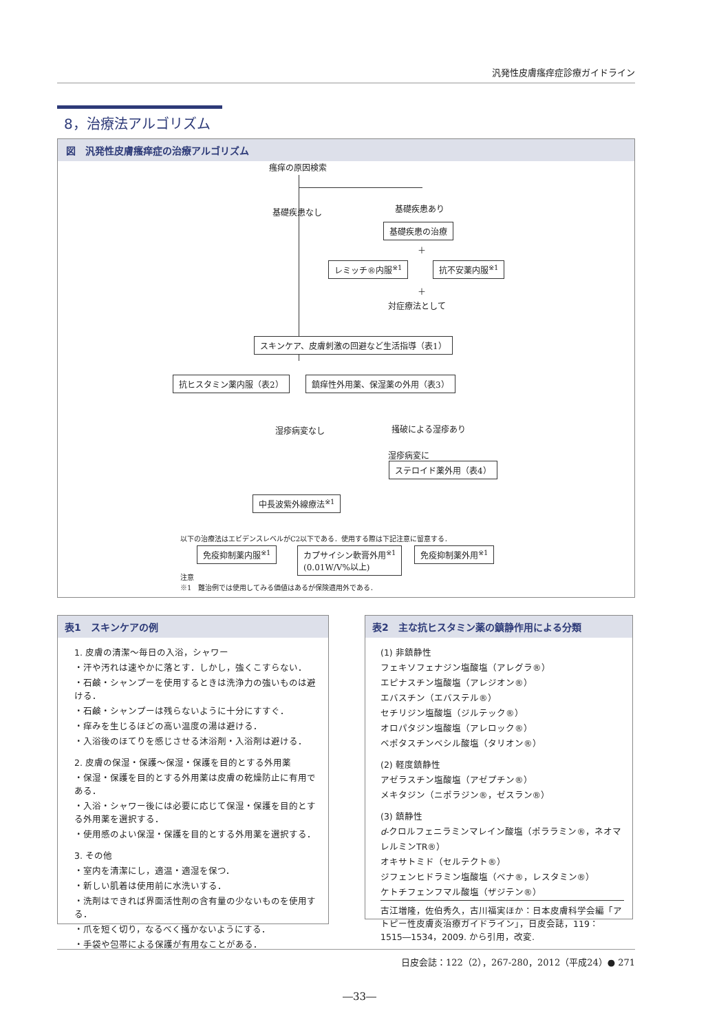汎発性皮膚瘙痒症診療ガイドライン
8，治療法アルゴリズム
図　汎発性皮膚瘙痒症の治療アルゴリズム
瘙痒の原因検索
基礎疾患なし 基礎疾患あり
基礎疾患の治療
＋
レミッチ®内服<sup>※1</sup> 抗不安薬内服<sup>※1</sup>
＋
対症療法として
スキンケア、皮膚刺激の回避など生活指導（表1）
抗ヒスタミン薬内服（表2） 鎮痒性外用薬、保湿薬の外用（表3）
湿疹病変なし 掻破による湿疹あり
湿疹病変に
ステロイド薬外用（表4）
中長波紫外線療法<sup>※1</sup>
以下の治療法はエビデンスレベルがC2以下である．使用する際は下記注意に留意する．
免疫抑制薬内服<sup>※1</sup>
カプサイシン軟膏外用<sup>※1</sup>
(0.01W/V%以上)
免疫抑制薬外用<sup>※1</sup>
注意
※1　難治例では使用してみる価値はあるが保険適用外である．
表1　スキンケアの例
1. 皮膚の清潔～毎日の入浴，シャワー
・汗や汚れは速やかに落とす．しかし，強くこすらない．
・石鹸・シャンプーを使用するときは洗浄力の強いものは避ける．
・石鹸・シャンプーは残らないように十分にすすぐ．
・痒みを生じるほどの高い温度の湯は避ける．
・入浴後のほてりを感じさせる沐浴剤・入浴剤は避ける．
2. 皮膚の保湿・保護～保湿・保護を目的とする外用薬
・保湿・保護を目的とする外用薬は皮膚の乾燥防止に有用である．
・入浴・シャワー後には必要に応じて保湿・保護を目的とする外用薬を選択する．
・使用感のよい保湿・保護を目的とする外用薬を選択する．
3. その他
・室内を清潔にし，適温・適湿を保つ．
・新しい肌着は使用前に水洗いする．
・洗剤はできれば界面活性剤の含有量の少ないものを使用する．
・爪を短く切り，なるべく掻かないようにする．
・手袋や包帯による保護が有用なことがある．
表2　主な抗ヒスタミン薬の鎮静作用による分類
(1) 非鎮静性
フェキソフェナジン塩酸塩（アレグラ®）
エピナスチン塩酸塩（アレジオン®）
エバスチン（エバステル®）
セチリジン塩酸塩（ジルテック®）
オロパタジン塩酸塩（アレロック®）
ベポタスチンベシル酸塩（タリオン®）
(2) 軽度鎮静性
アゼラスチン塩酸塩（アゼプチン®）
メキタジン（ニポラジン®，ゼスラン®）
(3) 鎮静性
d-クロルフェニラミンマレイン酸塩（ポララミン®，ネオマレルミンTR®）
オキサトミド（セルテクト®）
ジフェンヒドラミン塩酸塩（ベナ®，レスタミン®）
ケトチフェンフマル酸塩（ザジテン®）
古江増隆，佐伯秀久，古川福実ほか：日本皮膚科学会編「アトピー性皮膚炎治療ガイドライン」，日皮会誌，119：1515―1534，2009. から引用，改変.
日皮会誌：122（2），267-280，2012（平成24）● 271
―33―